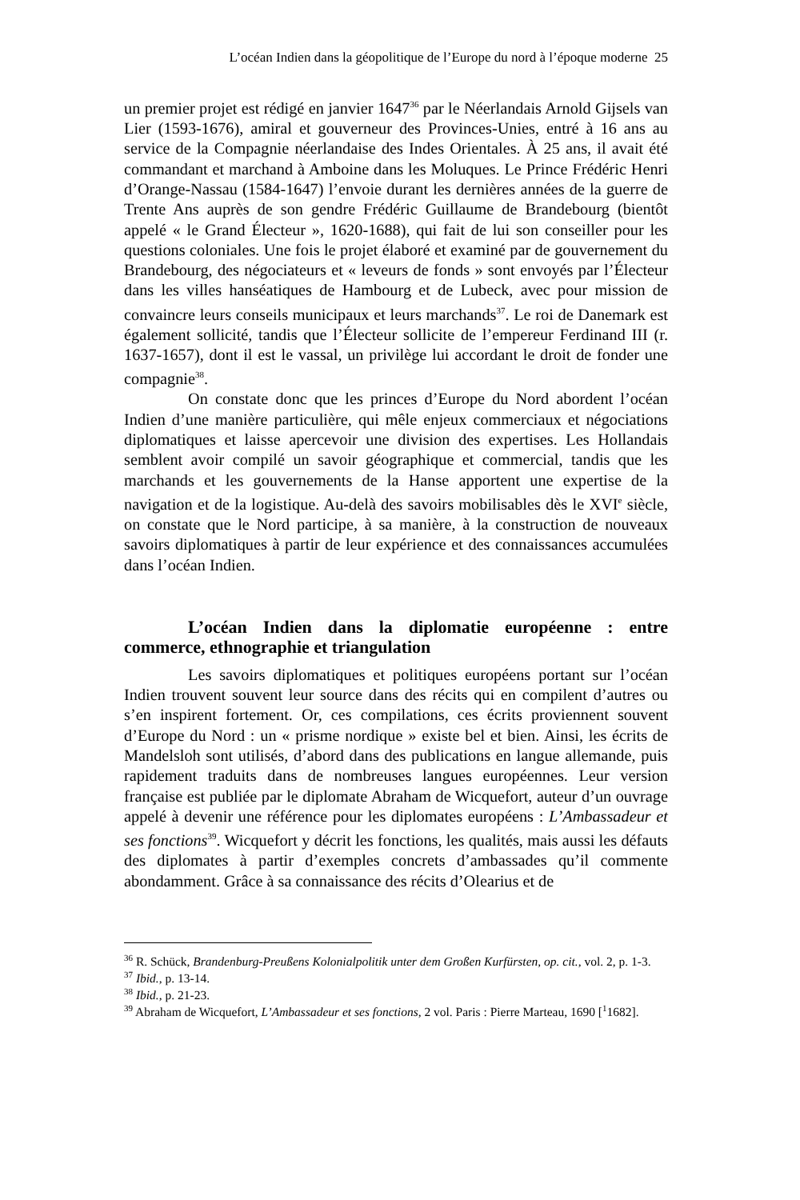L’océan Indien dans la géopolitique de l’Europe du nord à l’époque moderne 25
un premier projet est rédigé en janvier 1647<sup>36</sup> par le Néerlandais Arnold Gijsels van Lier (1593-1676), amiral et gouverneur des Provinces-Unies, entré à 16 ans au service de la Compagnie néerlandaise des Indes Orientales. À 25 ans, il avait été commandant et marchand à Amboine dans les Moluques. Le Prince Frédéric Henri d’Orange-Nassau (1584-1647) l’envoie durant les dernières années de la guerre de Trente Ans auprès de son gendre Frédéric Guillaume de Brandebourg (bientôt appelé « le Grand Électeur », 1620-1688), qui fait de lui son conseiller pour les questions coloniales. Une fois le projet élaboré et examiné par de gouvernement du Brandebourg, des négociateurs et « leveurs de fonds » sont envoyés par l’Électeur dans les villes hanséatiques de Hambourg et de Lubeck, avec pour mission de convaincre leurs conseils municipaux et leurs marchands<sup>37</sup>. Le roi de Danemark est également sollicité, tandis que l’Électeur sollicite de l’empereur Ferdinand III (r. 1637-1657), dont il est le vassal, un privilège lui accordant le droit de fonder une compagnie<sup>38</sup>.
On constate donc que les princes d’Europe du Nord abordent l’océan Indien d’une manière particulière, qui mêle enjeux commerciaux et négociations diplomatiques et laisse apercevoir une division des expertises. Les Hollandais semblent avoir compilé un savoir géographique et commercial, tandis que les marchands et les gouvernements de la Hanse apportent une expertise de la navigation et de la logistique. Au-delà des savoirs mobilisables dès le XVI<sup>e</sup> siècle, on constate que le Nord participe, à sa manière, à la construction de nouveaux savoirs diplomatiques à partir de leur expérience et des connaissances accumulées dans l’océan Indien.
L’océan Indien dans la diplomatie européenne : entre commerce, ethnographie et triangulation
Les savoirs diplomatiques et politiques européens portant sur l’océan Indien trouvent souvent leur source dans des récits qui en compilent d’autres ou s’en inspirent fortement. Or, ces compilations, ces écrits proviennent souvent d’Europe du Nord : un « prisme nordique » existe bel et bien. Ainsi, les écrits de Mandelsloh sont utilisés, d’abord dans des publications en langue allemande, puis rapidement traduits dans de nombreuses langues européennes. Leur version française est publiée par le diplomate Abraham de Wicquefort, auteur d’un ouvrage appelé à devenir une référence pour les diplomates européens : L’Ambassadeur et ses fonctions<sup>39</sup>. Wicquefort y décrit les fonctions, les qualités, mais aussi les défauts des diplomates à partir d’exemples concrets d’ambassades qu’il commente abondamment. Grâce à sa connaissance des récits d’Olearius et de
<sup>36</sup> R. Schück, Brandenburg-Preußens Kolonialpolitik unter dem Großen Kurfürsten, op. cit., vol. 2, p. 1-3.
<sup>37</sup> Ibid., p. 13-14.
<sup>38</sup> Ibid., p. 21-23.
<sup>39</sup> Abraham de Wicquefort, L’Ambassadeur et ses fonctions, 2 vol. Paris : Pierre Marteau, 1690 [<sup>1</sup>1682].